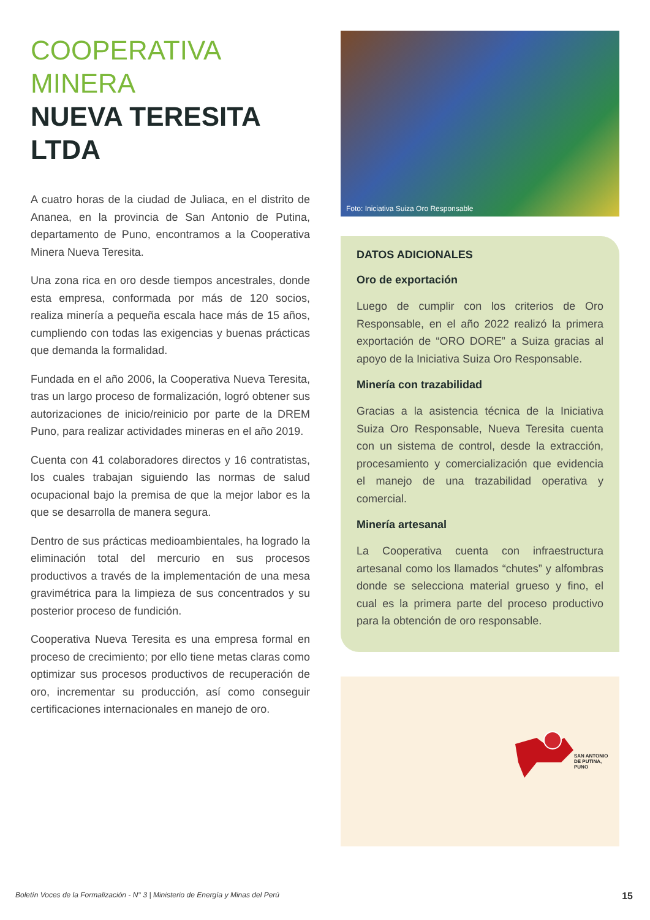COOPERATIVA
MINERA
NUEVA TERESITA
LTDA
A cuatro horas de la ciudad de Juliaca, en el distrito de Ananea, en la provincia de San Antonio de Putina, departamento de Puno, encontramos a la Cooperativa Minera Nueva Teresita.
Una zona rica en oro desde tiempos ancestrales, donde esta empresa, conformada por más de 120 socios, realiza minería a pequeña escala hace más de 15 años, cumpliendo con todas las exigencias y buenas prácticas que demanda la formalidad.
Fundada en el año 2006, la Cooperativa Nueva Teresita, tras un largo proceso de formalización, logró obtener sus autorizaciones de inicio/reinicio por parte de la DREM Puno, para realizar actividades mineras en el año 2019.
Cuenta con 41 colaboradores directos y 16 contratistas, los cuales trabajan siguiendo las normas de salud ocupacional bajo la premisa de que la mejor labor es la que se desarrolla de manera segura.
Dentro de sus prácticas medioambientales, ha logrado la eliminación total del mercurio en sus procesos productivos a través de la implementación de una mesa gravimétrica para la limpieza de sus concentrados y su posterior proceso de fundición.
Cooperativa Nueva Teresita es una empresa formal en proceso de crecimiento; por ello tiene metas claras como optimizar sus procesos productivos de recuperación de oro, incrementar su producción, así como conseguir certificaciones internacionales en manejo de oro.
Foto: Iniciativa Suiza Oro Responsable
DATOS ADICIONALES
Oro de exportación
Luego de cumplir con los criterios de Oro Responsable, en el año 2022 realizó la primera exportación de “ORO DORE” a Suiza gracias al apoyo de la Iniciativa Suiza Oro Responsable.
Minería con trazabilidad
Gracias a la asistencia técnica de la Iniciativa Suiza Oro Responsable, Nueva Teresita cuenta con un sistema de control, desde la extracción, procesamiento y comercialización que evidencia el manejo de una trazabilidad operativa y comercial.
Minería artesanal
La Cooperativa cuenta con infraestructura artesanal como los llamados “chutes” y alfombras donde se selecciona material grueso y fino, el cual es la primera parte del proceso productivo para la obtención de oro responsable.
SAN ANTONIO DE PUTINA, PUNO
Boletín Voces de la Formalización - N° 3 | Ministerio de Energía y Minas del Perú 15